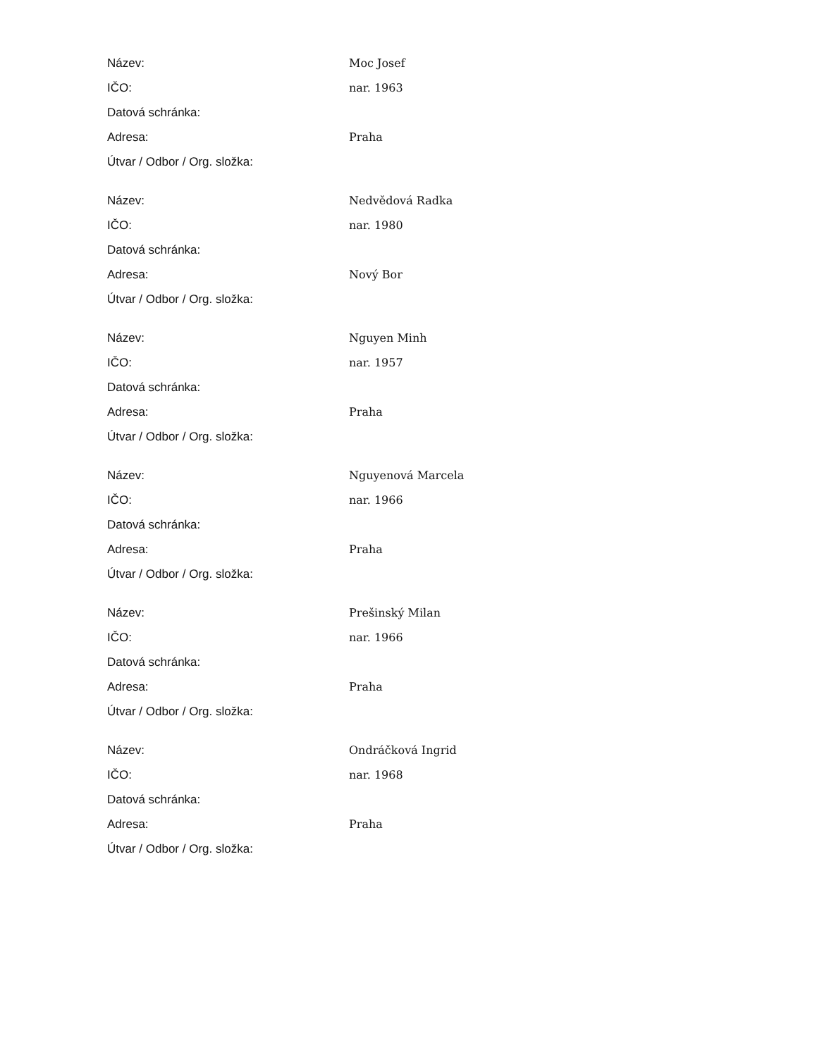| Název: | Moc Josef |
| IČO: | nar. 1963 |
| Datová schránka: | |
| Adresa: | Praha |
| Útvar / Odbor / Org. složka: | |
| Název: | Nedvědová Radka |
| IČO: | nar. 1980 |
| Datová schránka: | |
| Adresa: | Nový Bor |
| Útvar / Odbor / Org. složka: | |
| Název: | Nguyen Minh |
| IČO: | nar. 1957 |
| Datová schránka: | |
| Adresa: | Praha |
| Útvar / Odbor / Org. složka: | |
| Název: | Nguyenová Marcela |
| IČO: | nar. 1966 |
| Datová schránka: | |
| Adresa: | Praha |
| Útvar / Odbor / Org. složka: | |
| Název: | Prešinský Milan |
| IČO: | nar. 1966 |
| Datová schránka: | |
| Adresa: | Praha |
| Útvar / Odbor / Org. složka: | |
| Název: | Ondráčková Ingrid |
| IČO: | nar. 1968 |
| Datová schránka: | |
| Adresa: | Praha |
| Útvar / Odbor / Org. složka: | |